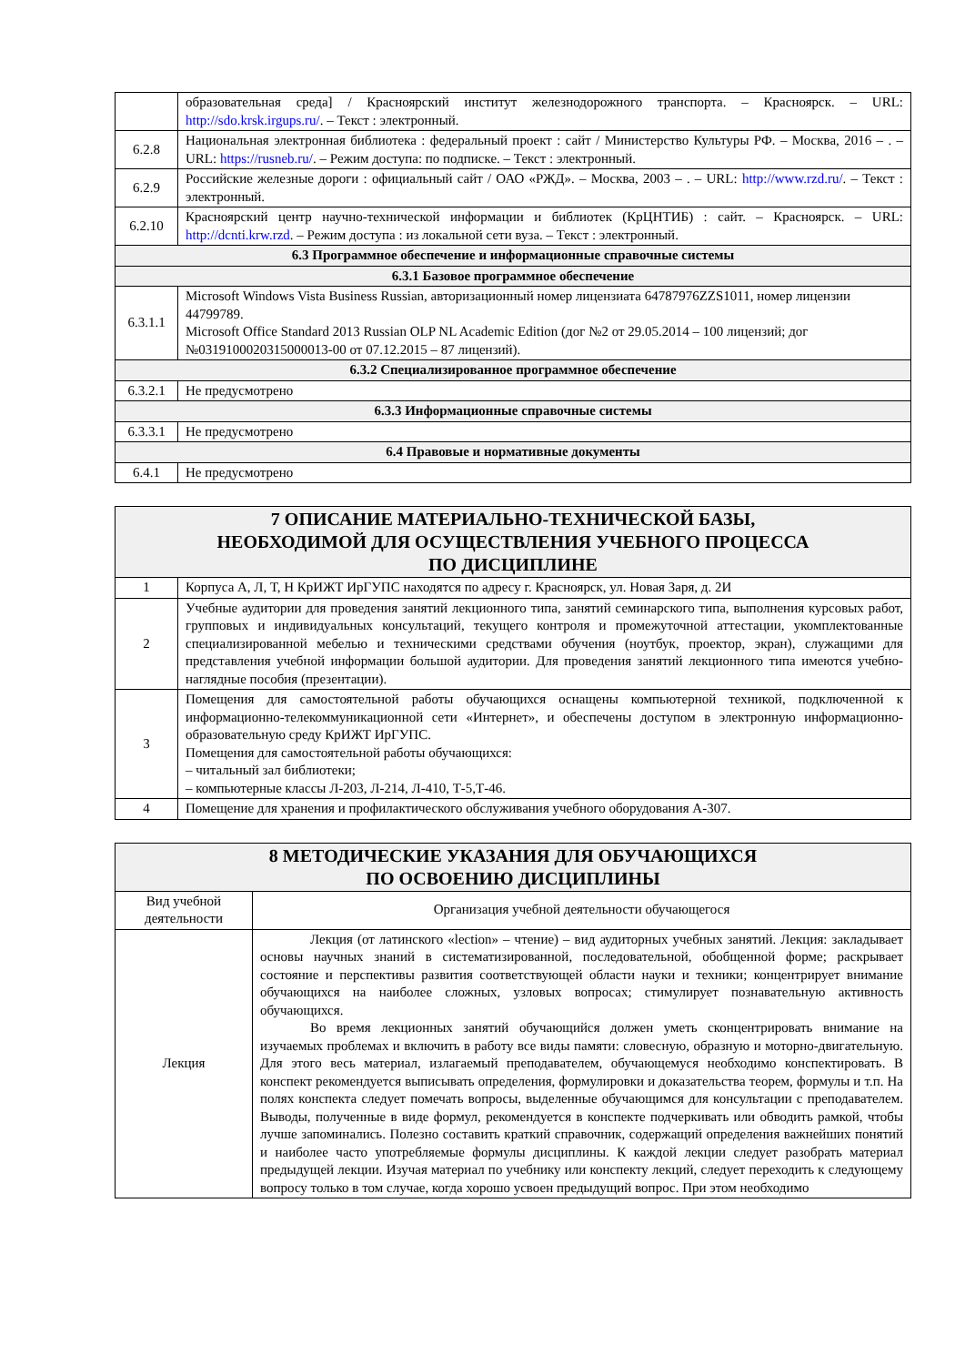| | образовательная среда] / Красноярский институт железнодорожного транспорта. – Красноярск. – URL: http://sdo.krsk.irgups.ru/ . – Текст : электронный. |
| 6.2.8 | Национальная электронная библиотека : федеральный проект : сайт / Министерство Культуры РФ. – Москва, 2016 – . – URL: https://rusneb.ru/ . – Режим доступа: по подписке. – Текст : электронный. |
| 6.2.9 | Российские железные дороги : официальный сайт / ОАО «РЖД». – Москва, 2003 – . – URL: http://www.rzd.ru/ . – Текст : электронный. |
| 6.2.10 | Красноярский центр научно-технической информации и библиотек (КрЦНТИБ) : сайт. – Красноярск. – URL: http://dcnti.krw.rzd . – Режим доступа : из локальной сети вуза. – Текст : электронный. |
| 6.3 Программное обеспечение и информационные справочные системы | |
| 6.3.1 Базовое программное обеспечение | |
| 6.3.1.1 | Microsoft Windows Vista Business Russian, авторизационный номер лицензиата 64787976ZZS1011, номер лицензии 44799789. Microsoft Office Standard 2013 Russian OLP NL Academic Edition (дог №2 от 29.05.2014 – 100 лицензий; дог №0319100020315000013-00 от 07.12.2015 – 87 лицензий). |
| 6.3.2 Специализированное программное обеспечение | |
| 6.3.2.1 | Не предусмотрено |
| 6.3.3 Информационные справочные системы | |
| 6.3.3.1 | Не предусмотрено |
| 6.4 Правовые и нормативные документы | |
| 6.4.1 | Не предусмотрено |
| 7 ОПИСАНИЕ МАТЕРИАЛЬНО-ТЕХНИЧЕСКОЙ БАЗЫ, НЕОБХОДИМОЙ ДЛЯ ОСУЩЕСТВЛЕНИЯ УЧЕБНОГО ПРОЦЕССА ПО ДИСЦИПЛИНЕ | |
| 1 | Корпуса А, Л, Т, Н КрИЖТ ИрГУПС находятся по адресу г. Красноярск, ул. Новая Заря, д. 2И |
| 2 | Учебные аудитории для проведения занятий лекционного типа, занятий семинарского типа, выполнения курсовых работ, групповых и индивидуальных консультаций, текущего контроля и промежуточной аттестации, укомплектованные специализированной мебелью и техническими средствами обучения (ноутбук, проектор, экран), служащими для представления учебной информации большой аудитории. Для проведения занятий лекционного типа имеются учебно-наглядные пособия (презентации). |
| 3 | Помещения для самостоятельной работы обучающихся оснащены компьютерной техникой, подключенной к информационно-телекоммуникационной сети «Интернет», и обеспечены доступом в электронную информационно-образовательную среду КрИЖТ ИрГУПС. Помещения для самостоятельной работы обучающихся: – читальный зал библиотеки; – компьютерные классы Л-203, Л-214, Л-410, Т-5,Т-46. |
| 4 | Помещение для хранения и профилактического обслуживания учебного оборудования А-307. |
| 8 МЕТОДИЧЕСКИЕ УКАЗАНИЯ ДЛЯ ОБУЧАЮЩИХСЯ ПО ОСВОЕНИЮ ДИСЦИПЛИНЫ | |
| Вид учебной деятельности | Организация учебной деятельности обучающегося |
| Лекция | Лекция (от латинского «lection» – чтение) – вид аудиторных учебных занятий. Лекция: закладывает основы научных знаний в систематизированной, последовательной, обобщенной форме; раскрывает состояние и перспективы развития соответствующей области науки и техники; концентрирует внимание обучающихся на наиболее сложных, узловых вопросах; стимулирует познавательную активность обучающихся. Во время лекционных занятий обучающийся должен уметь сконцентрировать внимание на изучаемых проблемах и включить в работу все виды памяти: словесную, образную и моторно-двигательную. Для этого весь материал, излагаемый преподавателем, обучающемуся необходимо конспектировать. В конспект рекомендуется выписывать определения, формулировки и доказательства теорем, формулы и т.п. На полях конспекта следует помечать вопросы, выделенные обучающимся для консультации с преподавателем. Выводы, полученные в виде формул, рекомендуется в конспекте подчеркивать или обводить рамкой, чтобы лучше запоминались. Полезно составить краткий справочник, содержащий определения важнейших понятий и наиболее часто употребляемые формулы дисциплины. К каждой лекции следует разобрать материал предыдущей лекции. Изучая материал по учебнику или конспекту лекций, следует переходить к следующему вопросу только в том случае, когда хорошо усвоен предыдущий вопрос. При этом необходимо |